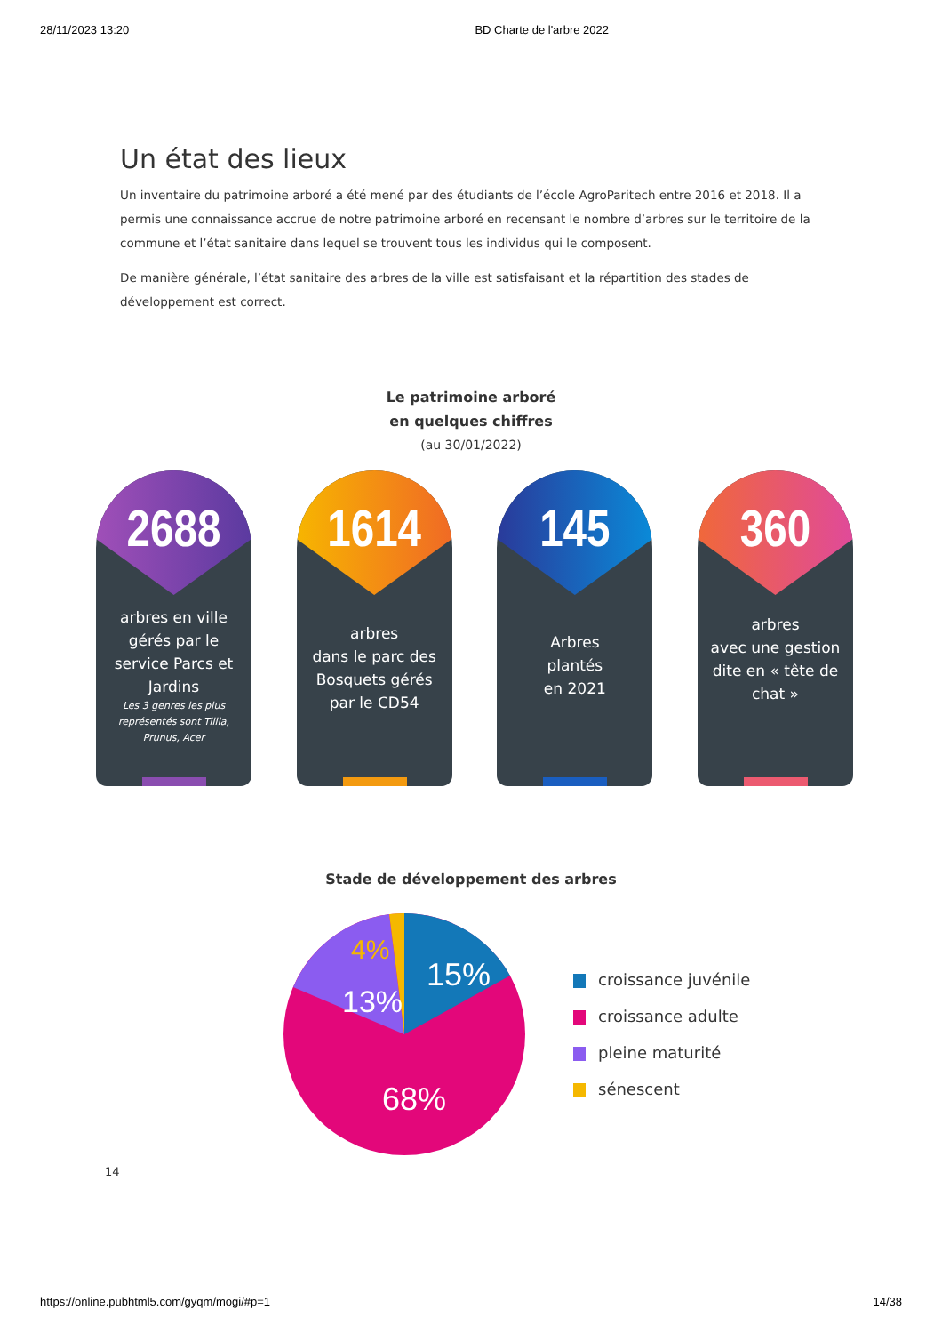28/11/2023 13:20 BD Charte de l'arbre 2022
Un état des lieux
Un inventaire du patrimoine arboré a été mené par des étudiants de l’école AgroParitech entre 2016 et 2018. Il a permis une connaissance accrue de notre patrimoine arboré en recensant le nombre d’arbres sur le territoire de la commune et l’état sanitaire dans lequel se trouvent tous les individus qui le composent.
De manière générale, l’état sanitaire des arbres de la ville est satisfaisant et la répartition des stades de développement est correct.
Le patrimoine arboré
en quelques chiffres
(au 30/01/2022)
2688
arbres en ville gérés par le service Parcs et Jardins
Les 3 genres les plus représentés sont Tillia, Prunus, Acer
1614
arbres
dans le parc des Bosquets gérés par le CD54
145
Arbres
plantés
en 2021
360
arbres
avec une gestion dite en « tête de chat »
Stade de développement des arbres
15%
13%
4%
68%
croissance juvénile
croissance adulte
pleine maturité
sénescent
14
https://online.pubhtml5.com/gyqm/mogi/#p=1 14/38